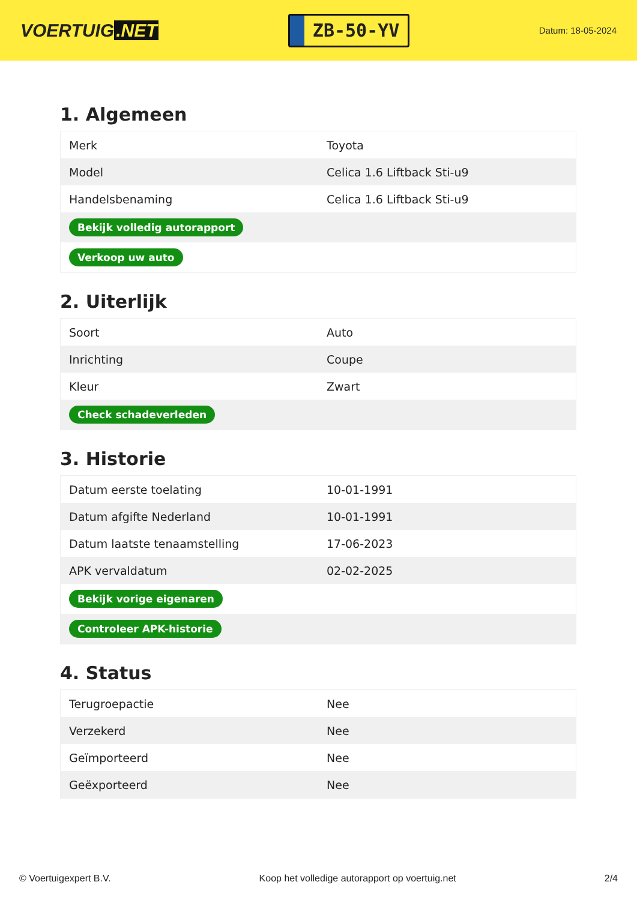VOERTUIG.NET
ZB-50-YV
Datum: 18-05-2024
1. Algemeen
| Merk | Toyota |
| Model | Celica 1.6 Liftback Sti-u9 |
| Handelsbenaming | Celica 1.6 Liftback Sti-u9 |
| Bekijk volledig autorapport | |
| Verkoop uw auto | |
2. Uiterlijk
| Soort | Auto |
| Inrichting | Coupe |
| Kleur | Zwart |
| Check schadeverleden | |
3. Historie
| Datum eerste toelating | 10-01-1991 |
| Datum afgifte Nederland | 10-01-1991 |
| Datum laatste tenaamstelling | 17-06-2023 |
| APK vervaldatum | 02-02-2025 |
| Bekijk vorige eigenaren | |
| Controleer APK-historie | |
4. Status
| Terugroepactie | Nee |
| Verzekerd | Nee |
| Geïmporteerd | Nee |
| Geëxporteerd | Nee |
© Voertuigexpert B.V. Koop het volledige autorapport op voertuig.net 2/4